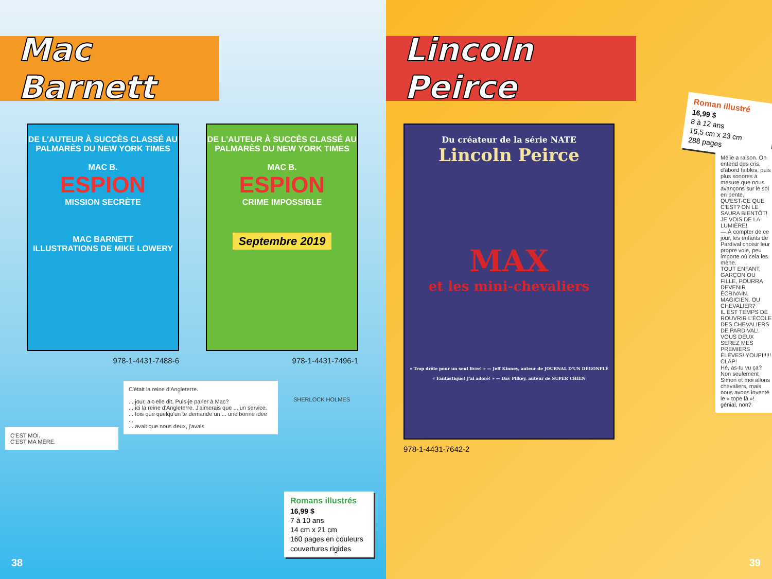Mac Barnett
DE L'AUTEUR À SUCCÈS CLASSÉ AU PALMARÈS DU NEW YORK TIMES
MAC B.
ESPION
MISSION SECRÈTE
MAC BARNETT
ILLUSTRATIONS DE MIKE LOWERY
978-1-4431-7488-6
DE L'AUTEUR À SUCCÈS CLASSÉ AU PALMARÈS DU NEW YORK TIMES
MAC B.
ESPION
CRIME IMPOSSIBLE
Septembre 2019
978-1-4431-7496-1
C'était la reine d'Angleterre.
... jour, a-t-elle dit. Puis-je parler à Mac?
... ici la reine d'Angleterre. J'aimerais que ... un service.
... fois que quelqu'un te demande un ... une bonne idée ...
... avait que nous deux, j'avais
C'EST MOI.
C'EST MA MÈRE.
SHERLOCK HOLMES
Romans illustrés
16,99 $
7 à 10 ans
14 cm x 21 cm
160 pages en couleurs
couvertures rigides
38
Lincoln Peirce
Du créateur de la série NATE
Lincoln Peirce
MAX
et les mini-chevaliers
« Trop drôle pour un seul livre! » — Jeff Kinney, auteur de JOURNAL D'UN DÉGONFLÉ
« Fantastique! J'ai adoré! » — Dav Pilkey, auteur de SUPER CHIEN
978-1-4431-7642-2
Roman illustré
16,99 $
8 à 12 ans
15,5 cm x 23 cm
288 pages
Mélie a raison. On entend des cris, d'abord faibles, puis plus sonores à mesure que nous avançons sur le sol en pente.
QU'EST-CE QUE C'EST? ON LE SAURA BIENTÔT! JE VOIS DE LA LUMIÈRE!
— À compter de ce jour, les enfants de Pardival choisir leur propre voie, peu importe où cela les mène.
TOUT ENFANT, GARÇON OU FILLE, POURRA DEVENIR ÉCRIVAIN. MAGICIEN. OU CHEVALIER?
IL EST TEMPS DE ROUVRIR L'ÉCOLE DES CHEVALIERS DE PARDIVAL! VOUS DEUX SEREZ MES PREMIERS ÉLÈVES! YOUPI!!!!! CLAP!
Hé, as-tu vu ça? Non seulement Simon et moi allons chevaliers, mais nous avons inventé le « tope là »! génial, non?
39